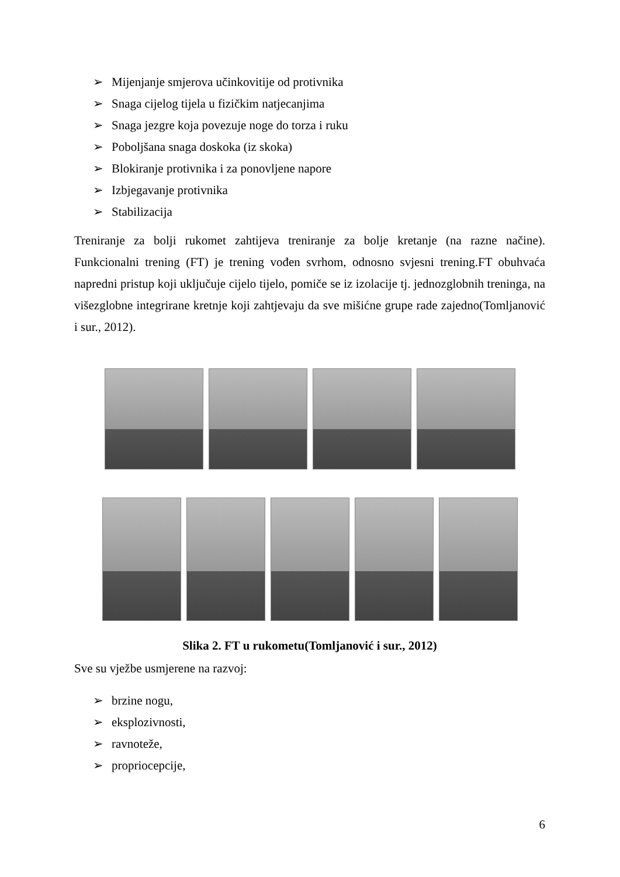➢ Mijenjanje smjerova učinkovitije od protivnika
➢ Snaga cijelog tijela u fizičkim natjecanjima
➢ Snaga jezgre koja povezuje noge do torza i ruku
➢ Poboljšana snaga doskoka (iz skoka)
➢ Blokiranje protivnika i za ponovljene napore
➢ Izbjegavanje protivnika
➢ Stabilizacija
Treniranje za bolji rukomet zahtijeva treniranje za bolje kretanje (na razne načine). Funkcionalni trening (FT) je trening vođen svrhom, odnosno svjesni trening.FT obuhvaća napredni pristup koji uključuje cijelo tijelo, pomiče se iz izolacije tj. jednozglobnih treninga, na višezglobne integrirane kretnje koji zahtjevaju da sve mišićne grupe rade zajedno(Tomljanović i sur., 2012).
Slika 2. FT u rukometu(Tomljanović i sur., 2012)
Sve su vježbe usmjerene na razvoj:
➢ brzine nogu,
➢ eksplozivnosti,
➢ ravnoteže,
➢ propriocepcije,
6